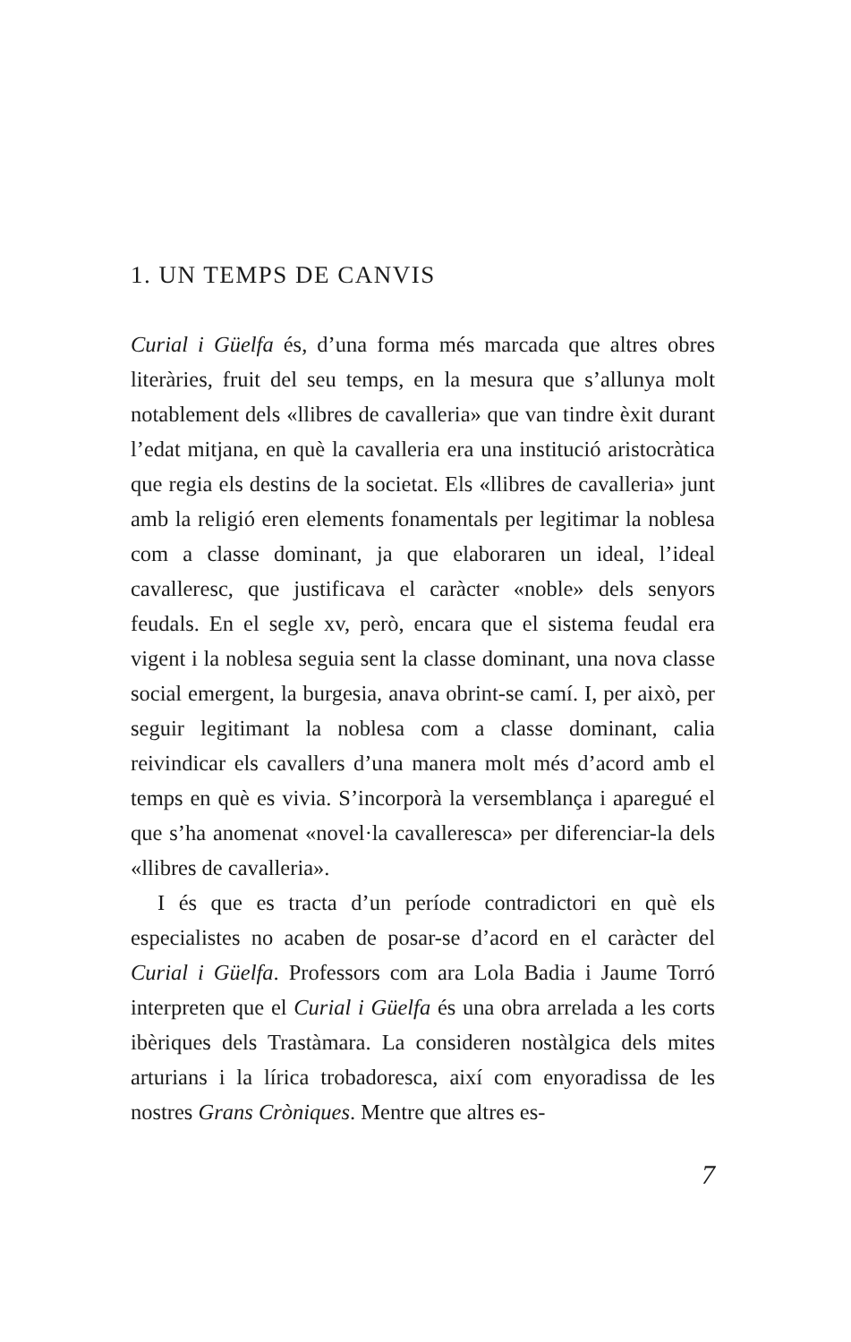1. UN TEMPS DE CANVIS
Curial i Güelfa és, d’una forma més marcada que altres obres literàries, fruit del seu temps, en la mesura que s’allunya molt notablement dels «llibres de cavalleria» que van tindre èxit durant l’edat mitjana, en què la cavalleria era una institució aristocràtica que regia els destins de la societat. Els «llibres de cavalleria» junt amb la religió eren elements fonamentals per legitimar la noblesa com a classe dominant, ja que elaboraren un ideal, l’ideal cavalleresc, que justificava el caràcter «noble» dels senyors feudals. En el segle xv, però, encara que el sistema feudal era vigent i la noblesa seguia sent la classe dominant, una nova classe social emergent, la burgesia, anava obrint-se camí. I, per això, per seguir legitimant la noblesa com a classe dominant, calia reivindicar els cavallers d’una manera molt més d’acord amb el temps en què es vivia. S’incorporà la versemblança i aparegué el que s’ha anomenat «novel·la cavalleresca» per diferenciar-la dels «llibres de cavalleria».
I és que es tracta d’un període contradictori en què els especialistes no acaben de posar-se d’acord en el caràcter del Curial i Güelfa. Professors com ara Lola Badia i Jaume Torró interpreten que el Curial i Güelfa és una obra arrelada a les corts ibèriques dels Trastàmara. La consideren nostàlgica dels mites arturians i la lírica trobadoresca, així com enyoradissa de les nostres Grans Cròniques. Mentre que altres es-
7